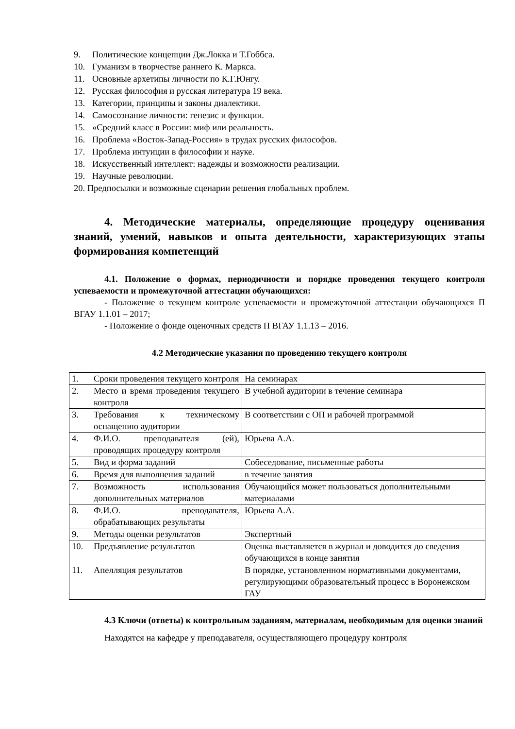9. Политические концепции Дж.Локка и Т.Гоббса.
10. Гуманизм в творчестве раннего К. Маркса.
11. Основные архетипы личности по К.Г.Юнгу.
12. Русская философия и русская литература 19 века.
13. Категории, принципы и законы диалектики.
14. Самосознание личности: генезис и функции.
15. «Средний класс в России: миф или реальность.
16. Проблема «Восток-Запад-Россия» в трудах русских философов.
17. Проблема интуиции в философии и науке.
18. Искусственный интеллект: надежды и возможности реализации.
19. Научные революции.
20. Предпосылки и возможные сценарии решения глобальных проблем.
4. Методические материалы, определяющие процедуру оценивания знаний, умений, навыков и опыта деятельности, характеризующих этапы формирования компетенций
4.1. Положение о формах, периодичности и порядке проведения текущего контроля успеваемости и промежуточной аттестации обучающихся:
- Положение о текущем контроле успеваемости и промежуточной аттестации обучающихся П ВГАУ 1.1.01 – 2017;
- Положение о фонде оценочных средств П ВГАУ 1.1.13 – 2016.
4.2 Методические указания по проведению текущего контроля
| 1. | Сроки проведения текущего контроля | На семинарах |
| 2. | Место и время проведения текущего контроля | В учебной аудитории в течение семинара |
| 3. | Требования к техническому оснащению аудитории | В соответствии с ОП и рабочей программой |
| 4. | Ф.И.О. преподавателя (ей), проводящих процедуру контроля | Юрьева А.А. |
| 5. | Вид и форма заданий | Собеседование, письменные работы |
| 6. | Время для выполнения заданий | в течение занятия |
| 7. | Возможность использования дополнительных материалов | Обучающийся может пользоваться дополнительными материалами |
| 8. | Ф.И.О. преподавателя, обрабатывающих результаты | Юрьева А.А. |
| 9. | Методы оценки результатов | Экспертный |
| 10. | Предъявление результатов | Оценка выставляется в журнал и доводится до сведения обучающихся в конце занятия |
| 11. | Апелляция результатов | В порядке, установленном нормативными документами, регулирующими образовательный процесс в Воронежском ГАУ |
4.3 Ключи (ответы) к контрольным заданиям, материалам, необходимым для оценки знаний
Находятся на кафедре у преподавателя, осуществляющего процедуру контроля